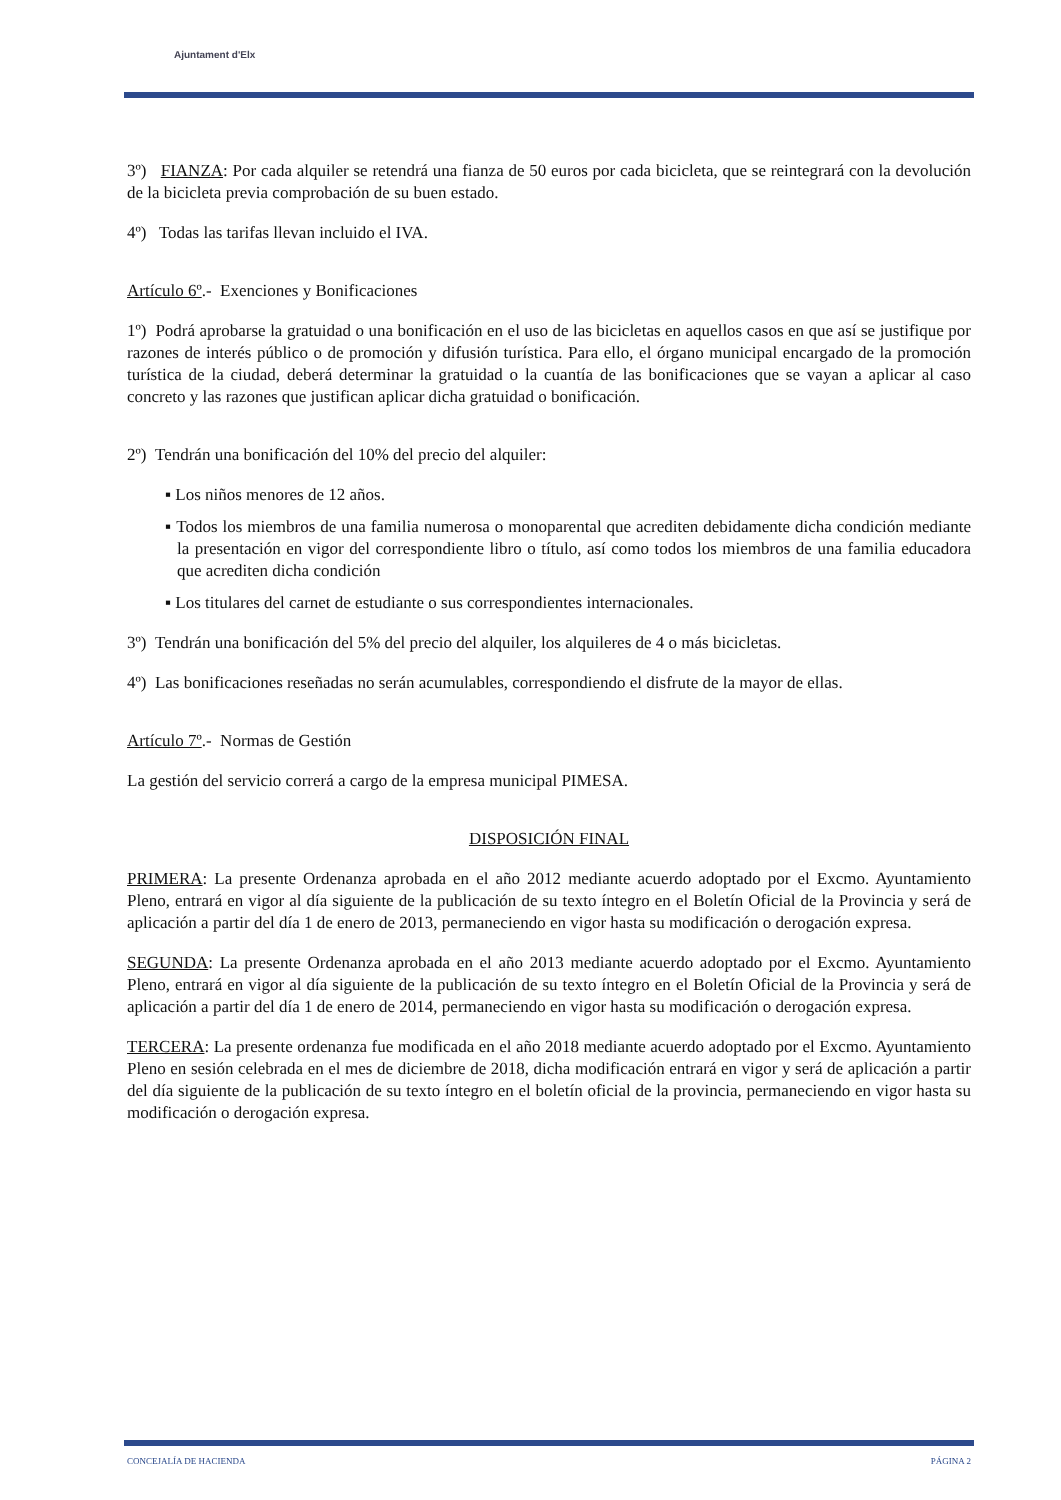Ajuntament d'Elx
3º) FIANZA: Por cada alquiler se retendrá una fianza de 50 euros por cada bicicleta, que se reintegrará con la devolución de la bicicleta previa comprobación de su buen estado.
4º) Todas las tarifas llevan incluido el IVA.
Artículo 6º.- Exenciones y Bonificaciones
1º) Podrá aprobarse la gratuidad o una bonificación en el uso de las bicicletas en aquellos casos en que así se justifique por razones de interés público o de promoción y difusión turística. Para ello, el órgano municipal encargado de la promoción turística de la ciudad, deberá determinar la gratuidad o la cuantía de las bonificaciones que se vayan a aplicar al caso concreto y las razones que justifican aplicar dicha gratuidad o bonificación.
2º) Tendrán una bonificación del 10% del precio del alquiler:
▪ Los niños menores de 12 años.
▪ Todos los miembros de una familia numerosa o monoparental que acrediten debidamente dicha condición mediante la presentación en vigor del correspondiente libro o título, así como todos los miembros de una familia educadora que acrediten dicha condición
▪ Los titulares del carnet de estudiante o sus correspondientes internacionales.
3º) Tendrán una bonificación del 5% del precio del alquiler, los alquileres de 4 o más bicicletas.
4º) Las bonificaciones reseñadas no serán acumulables, correspondiendo el disfrute de la mayor de ellas.
Artículo 7º.- Normas de Gestión
La gestión del servicio correrá a cargo de la empresa municipal PIMESA.
DISPOSICIÓN FINAL
PRIMERA: La presente Ordenanza aprobada en el año 2012 mediante acuerdo adoptado por el Excmo. Ayuntamiento Pleno, entrará en vigor al día siguiente de la publicación de su texto íntegro en el Boletín Oficial de la Provincia y será de aplicación a partir del día 1 de enero de 2013, permaneciendo en vigor hasta su modificación o derogación expresa.
SEGUNDA: La presente Ordenanza aprobada en el año 2013 mediante acuerdo adoptado por el Excmo. Ayuntamiento Pleno, entrará en vigor al día siguiente de la publicación de su texto íntegro en el Boletín Oficial de la Provincia y será de aplicación a partir del día 1 de enero de 2014, permaneciendo en vigor hasta su modificación o derogación expresa.
TERCERA: La presente ordenanza fue modificada en el año 2018 mediante acuerdo adoptado por el Excmo. Ayuntamiento Pleno en sesión celebrada en el mes de diciembre de 2018, dicha modificación entrará en vigor y será de aplicación a partir del día siguiente de la publicación de su texto íntegro en el boletín oficial de la provincia, permaneciendo en vigor hasta su modificación o derogación expresa.
CONCEJALÍA DE HACIENDA PÁGINA 2